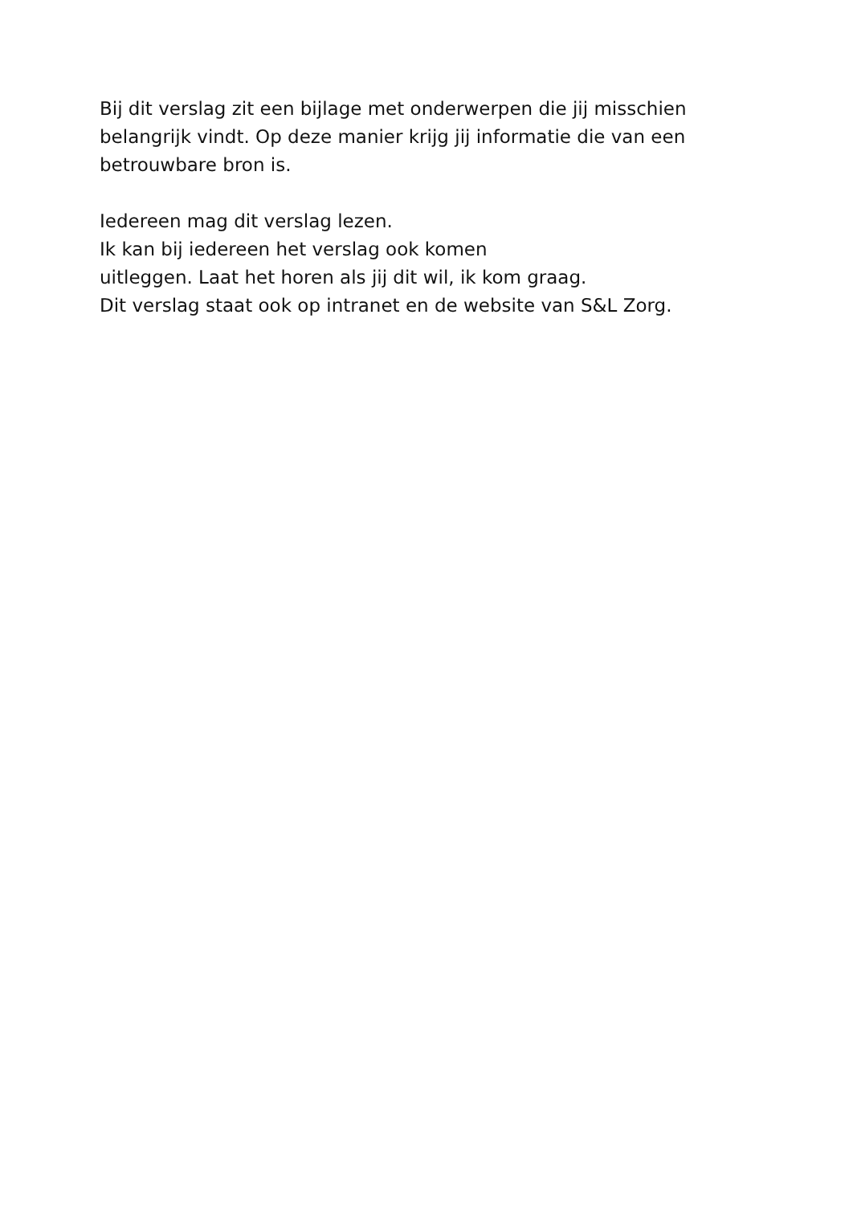Bij dit verslag zit een bijlage met onderwerpen die jij misschien belangrijk vindt. Op deze manier krijg jij informatie die van een betrouwbare bron is.
Iedereen mag dit verslag lezen.
Ik kan bij iedereen het verslag ook komen
uitleggen. Laat het horen als jij dit wil, ik kom graag.
Dit verslag staat ook op intranet en de website van S&L Zorg.